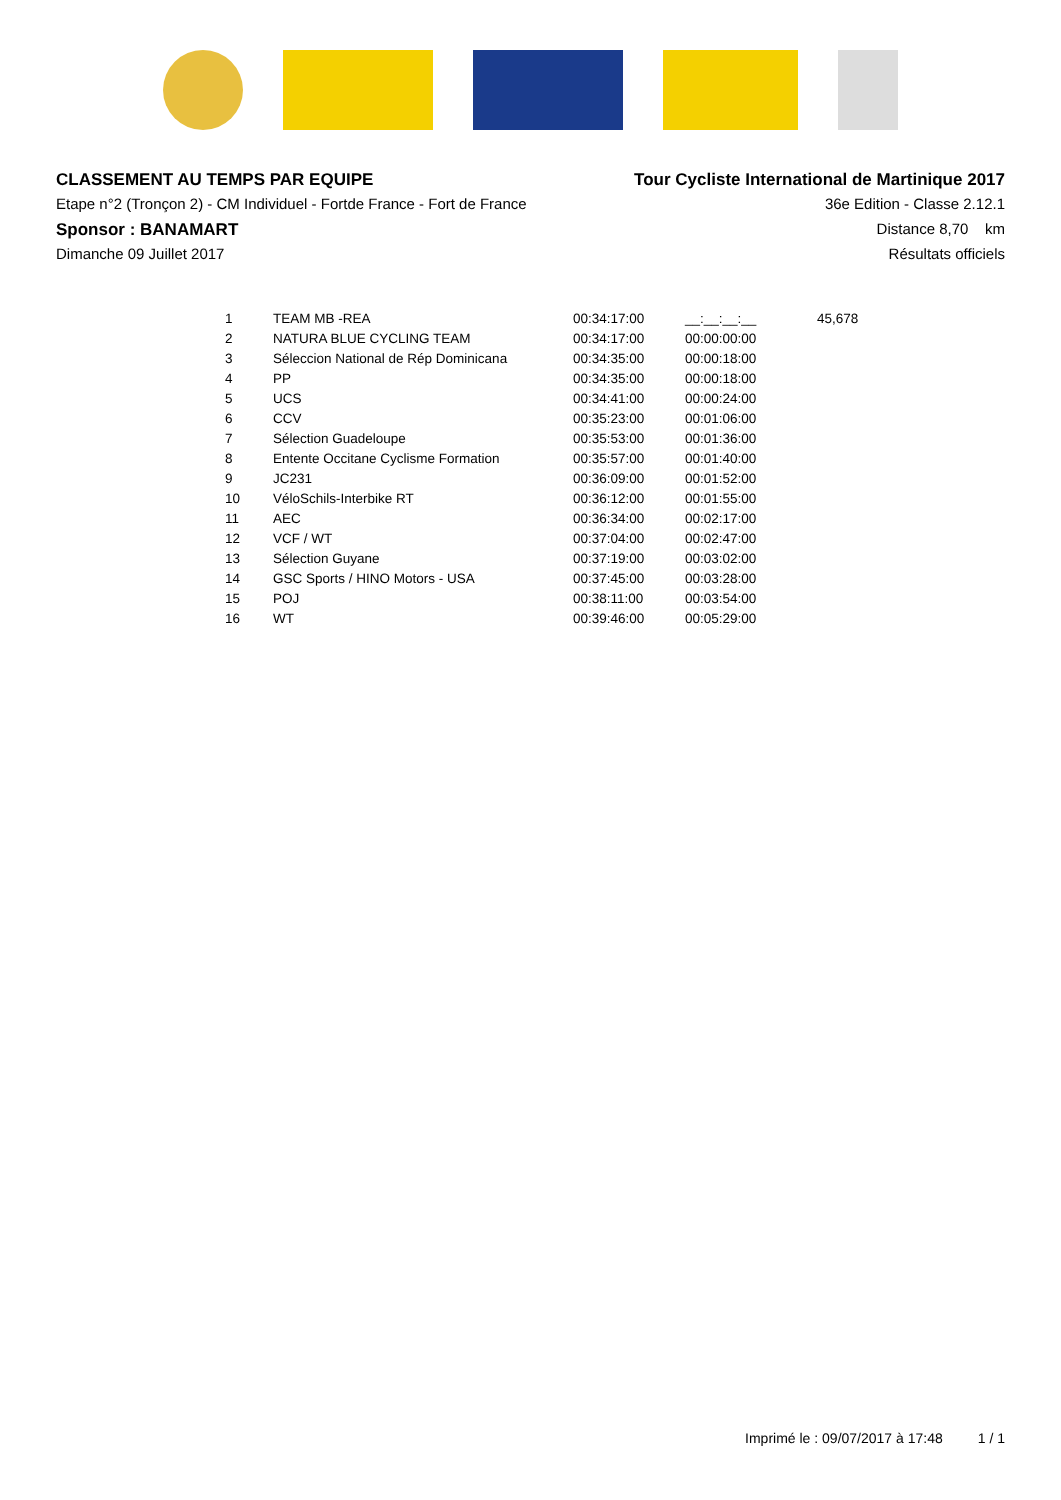CLASSEMENT AU TEMPS PAR EQUIPE
Etape n°2 (Tronçon 2) - CM Individuel - Fortde France - Fort de France
Sponsor : BANAMART
Dimanche 09 Juillet 2017
Tour Cycliste International de Martinique 2017
36e Edition - Classe 2.12.1
Distance 8,70 km
Résultats officiels
| 1 | TEAM MB -REA | 00:34:17:00 | __:__:__:__ | 45,678 |
| 2 | NATURA BLUE CYCLING TEAM | 00:34:17:00 | 00:00:00:00 | |
| 3 | Séleccion National de Rép Dominicana | 00:34:35:00 | 00:00:18:00 | |
| 4 | PP | 00:34:35:00 | 00:00:18:00 | |
| 5 | UCS | 00:34:41:00 | 00:00:24:00 | |
| 6 | CCV | 00:35:23:00 | 00:01:06:00 | |
| 7 | Sélection Guadeloupe | 00:35:53:00 | 00:01:36:00 | |
| 8 | Entente Occitane Cyclisme Formation | 00:35:57:00 | 00:01:40:00 | |
| 9 | JC231 | 00:36:09:00 | 00:01:52:00 | |
| 10 | VéloSchils-Interbike RT | 00:36:12:00 | 00:01:55:00 | |
| 11 | AEC | 00:36:34:00 | 00:02:17:00 | |
| 12 | VCF / WT | 00:37:04:00 | 00:02:47:00 | |
| 13 | Sélection Guyane | 00:37:19:00 | 00:03:02:00 | |
| 14 | GSC Sports / HINO Motors - USA | 00:37:45:00 | 00:03:28:00 | |
| 15 | POJ | 00:38:11:00 | 00:03:54:00 | |
| 16 | WT | 00:39:46:00 | 00:05:29:00 | |
Imprimé le : 09/07/2017 à 17:48 1 / 1